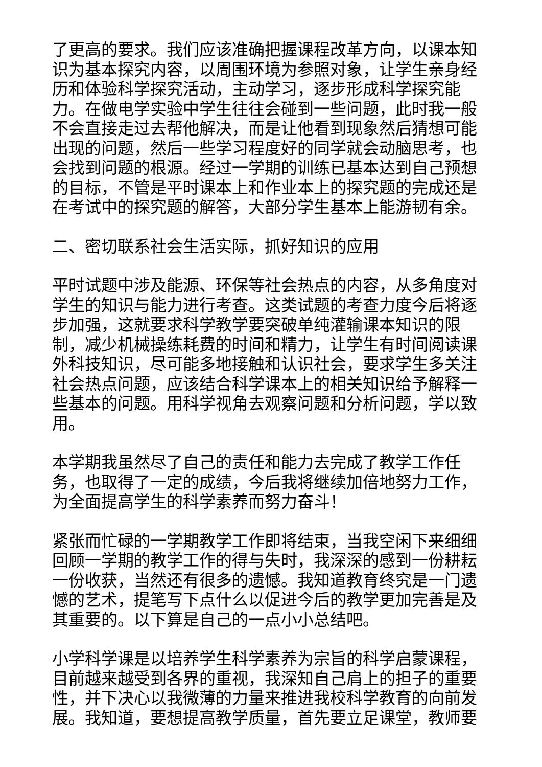了更高的要求。我们应该准确把握课程改革方向，以课本知识为基本探究内容，以周围环境为参照对象，让学生亲身经历和体验科学探究活动，主动学习，逐步形成科学探究能力。在做电学实验中学生往往会碰到一些问题，此时我一般不会直接走过去帮他解决，而是让他看到现象然后猜想可能出现的问题，然后一些学习程度好的同学就会动脑思考，也会找到问题的根源。经过一学期的训练已基本达到自己预想的目标，不管是平时课本上和作业本上的探究题的完成还是在考试中的探究题的解答，大部分学生基本上能游韧有余。
二、密切联系社会生活实际，抓好知识的应用
平时试题中涉及能源、环保等社会热点的内容，从多角度对学生的知识与能力进行考查。这类试题的考查力度今后将逐步加强，这就要求科学教学要突破单纯灌输课本知识的限制，减少机械操练耗费的时间和精力，让学生有时间阅读课外科技知识，尽可能多地接触和认识社会，要求学生多关注社会热点问题，应该结合科学课本上的相关知识给予解释一些基本的问题。用科学视角去观察问题和分析问题，学以致用。
本学期我虽然尽了自己的责任和能力去完成了教学工作任务，也取得了一定的成绩，今后我将继续加倍地努力工作，为全面提高学生的科学素养而努力奋斗！
紧张而忙碌的一学期教学工作即将结束，当我空闲下来细细回顾一学期的教学工作的得与失时，我深深的感到一份耕耘一份收获，当然还有很多的遗憾。我知道教育终究是一门遗憾的艺术，提笔写下点什么以促进今后的教学更加完善是及其重要的。以下算是自己的一点小小总结吧。
小学科学课是以培养学生科学素养为宗旨的科学启蒙课程，目前越来越受到各界的重视，我深知自己肩上的担子的重要性，并下决心以我微薄的力量来推进我校科学教育的向前发展。我知道，要想提高教学质量，首先要立足课堂，教师要